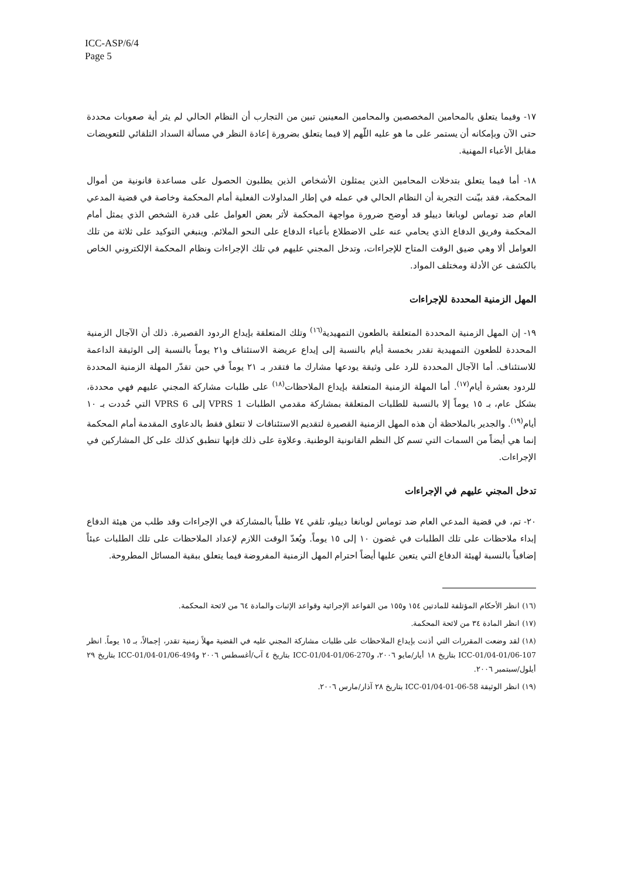ICC-ASP/6/4
Page 5
١٧- وفيما يتعلق بالمحامين المخصصين والمحامين المعينين تبين من التجارب أن النظام الحالي لم يثر أية صعوبات محددة حتى الآن وبإمكانه أن يستمر على ما هو عليه اللّهم إلا فيما يتعلق بضرورة إعادة النظر في مسألة السداد التلقائي للتعويضات مقابل الأعباء المهنية.
١٨- أما فيما يتعلق بتدخلات المحامين الذين يمثلون الأشخاص الذين يطلبون الحصول على مساعدة قانونية من أموال المحكمة، فقد بيّنت التجربة أن النظام الحالي في عمله في إطار المداولات الفعلية أمام المحكمة وخاصة في قضية المدعي العام ضد توماس لوبانغا دييلو قد أوضح ضرورة مواجهة المحكمة لأثر بعض العوامل على قدرة الشخص الذي يمثل أمام المحكمة وفريق الدفاع الذي يحامي عنه على الاضطلاع بأعباء الدفاع على النحو الملائم. وينبغي التوكيد على ثلاثة من تلك العوامل ألا وهي ضيق الوقت المتاح للإجراءات، وتدخل المجني عليهم في تلك الإجراءات ونظام المحكمة الإلكتروني الخاص بالكشف عن الأدلة ومختلف المواد.
المهل الزمنية المحددة للإجراءات
١٩- إن المهل الزمنية المحددة المتعلقة بالطعون التمهيدية<sup>(١٦)</sup> وتلك المتعلقة بإيداع الردود القصيرة. ذلك أن الآجال الزمنية المحددة للطعون التمهيدية تقدر بخمسة أيام بالنسبة إلى إيداع عريضة الاستئناف و٢١ يوماً بالنسبة إلى الوثيقة الداعمة للاستئناف. أما الآجال المحددة للرد على وثيقة يودعها مشارك ما فتقدر بـ ٢١ يوماً في حين تقدّر المهلة الزمنية المحددة للردود بعشرة أيام<sup>(١٧)</sup>. أما المهلة الزمنية المتعلقة بإيداع الملاحظات<sup>(١٨)</sup> على طلبات مشاركة المجني عليهم فهي محددة، بشكل عام، بـ ١٥ يوماً إلا بالنسبة للطلبات المتعلقة بمشاركة مقدمي الطلبات VPRS 1 إلى VPRS 6 التي حُددت بـ ١٠ أيام<sup>(١٩)</sup>. والجدير بالملاحظة أن هذه المهل الزمنية القصيرة لتقديم الاستئنافات لا تتعلق فقط بالدعاوى المقدمة أمام المحكمة إنما هي أيضاً من السمات التي تسم كل النظم القانونية الوطنية. وعلاوة على ذلك فإنها تنطبق كذلك على كل المشاركين في الإجراءات.
تدخل المجني عليهم في الإجراءات
٢٠- تم، في قضية المدعي العام ضد توماس لوبانغا دييلو، تلقي ٧٤ طلباً بالمشاركة في الإجراءات وقد طلب من هيئة الدفاع إبداء ملاحظات على تلك الطلبات في غضون ١٠ إلى ١٥ يوماً. ويُعدّ الوقت اللازم لإعداد الملاحظات على تلك الطلبات عبئاً إضافياً بالنسبة لهيئة الدفاع التي يتعين عليها أيضاً احترام المهل الزمنية المفروضة فيما يتعلق ببقية المسائل المطروحة.
(١٦) انظر الأحكام المؤتلفة للمادتين ١٥٤ و١٥٥ من القواعد الإجرائية وقواعد الإثبات والمادة ٦٤ من لائحة المحكمة.
(١٧) انظر المادة ٣٤ من لائحة المحكمة.
(١٨) لقد وضعت المقررات التي أذنت بإيداع الملاحظات على طلبات مشاركة المجني عليه في القضية مهلاً زمنية تقدر، إجمالاً، بـ ١٥ يوماً. انظر ICC-01/04-01/06-107 بتاريخ ١٨ أيار/مايو ٢٠٠٦، وICC-01/04-01/06-270 بتاريخ ٤ آب/أغسطس ٢٠٠٦ وICC-01/04-01/06-494 بتاريخ ٢٩ أيلول/سبتمبر ٢٠٠٦.
(١٩) انظر الوثيقة ICC-01/04-01-06-58 بتاريخ ٢٨ آذار/مارس ٢٠٠٦.